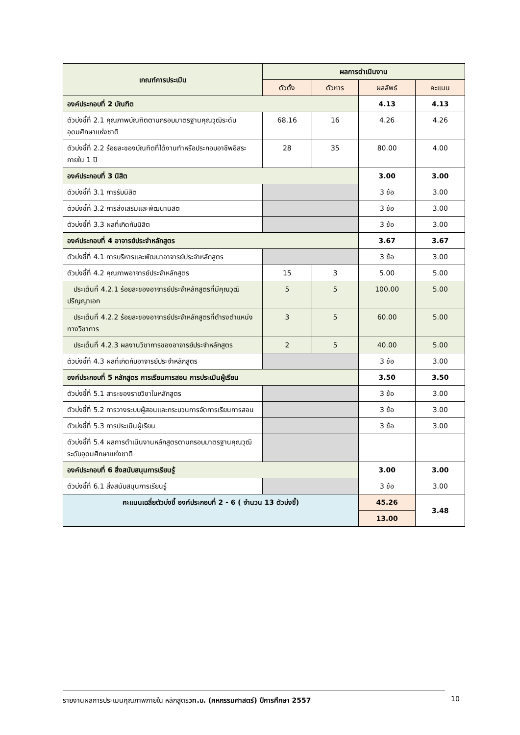| เกณฑ์การประเมิน | ผลการดำเนินงาน | | | |
| --- | --- | --- | --- | --- |
| | ตัวตั้ง | ตัวหาร | ผลลัพธ์ | คะแนน |
| องค์ประกอบที่ 2 บัณฑิต | | | 4.13 | 4.13 |
| ตัวบ่งชี้ที่ 2.1 คุณภาพบัณฑิตตามกรอบมาตรฐานคุณวุฒิระดับอุดมศึกษาแห่งชาติ | 68.16 | 16 | 4.26 | 4.26 |
| ตัวบ่งชี้ที่ 2.2 ร้อยละของบัณฑิตที่ได้งานทำหรือประกอบอาชีพอิสระภายใน 1 ปี | 28 | 35 | 80.00 | 4.00 |
| องค์ประกอบที่ 3 นิสิต | | | 3.00 | 3.00 |
| ตัวบ่งชี้ที่ 3.1 การรับนิสิต | | | 3 ข้อ | 3.00 |
| ตัวบ่งชี้ที่ 3.2 การส่งเสริมและพัฒนานิสิต | | | 3 ข้อ | 3.00 |
| ตัวบ่งชี้ที่ 3.3 ผลที่เกิดกับนิสิต | | | 3 ข้อ | 3.00 |
| องค์ประกอบที่ 4 อาจารย์ประจำหลักสูตร | | | 3.67 | 3.67 |
| ตัวบ่งชี้ที่ 4.1 การบริหารและพัฒนาอาจารย์ประจำหลักสูตร | | | 3 ข้อ | 3.00 |
| ตัวบ่งชี้ที่ 4.2 คุณภาพอาจารย์ประจำหลักสูตร | 15 | 3 | 5.00 | 5.00 |
| ประเด็นที่ 4.2.1 ร้อยละของอาจารย์ประจำหลักสูตรที่มีคุณวุฒิปริญญาเอก | 5 | 5 | 100.00 | 5.00 |
| ประเด็นที่ 4.2.2 ร้อยละของอาจารย์ประจำหลักสูตรที่ดำรงตำแหน่งทางวิชาการ | 3 | 5 | 60.00 | 5.00 |
| ประเด็นที่ 4.2.3 ผลงานวิชาการของอาจารย์ประจำหลักสูตร | 2 | 5 | 40.00 | 5.00 |
| ตัวบ่งชี้ที่ 4.3 ผลที่เกิดกับอาจารย์ประจำหลักสูตร | | | 3 ข้อ | 3.00 |
| องค์ประกอบที่ 5 หลักสูตร การเรียนการสอน การประเมินผู้เรียน | | | 3.50 | 3.50 |
| ตัวบ่งชี้ที่ 5.1 สาระของรายวิชาในหลักสูตร | | | 3 ข้อ | 3.00 |
| ตัวบ่งชี้ที่ 5.2 การวางระบบผู้สอนและกระบวนการจัดการเรียนการสอน | | | 3 ข้อ | 3.00 |
| ตัวบ่งชี้ที่ 5.3 การประเมินผู้เรียน | | | 3 ข้อ | 3.00 |
| ตัวบ่งชี้ที่ 5.4 ผลการดำเนินงานหลักสูตรตามกรอบมาตรฐานคุณวุฒิระดับอุดมศึกษาแห่งชาติ | | | | |
| องค์ประกอบที่ 6 สิ่งสนับสนุนการเรียนรู้ | | | 3.00 | 3.00 |
| ตัวบ่งชี้ที่ 6.1 สิ่งสนับสนุนการเรียนรู้ | | | 3 ข้อ | 3.00 |
| คะแนนเฉลี่ยตัวบ่งชี้ องค์ประกอบที่ 2 - 6 ( จำนวน 13 ตัวบ่งชี้) | | | 45.26 | 3.48 |
| | | | 13.00 | |
รายงานผลการประเมินคุณภาพภายใน หลักสูตรวท.บ. (คหกรรมศาสตร์) ปีการศึกษา 2557
10